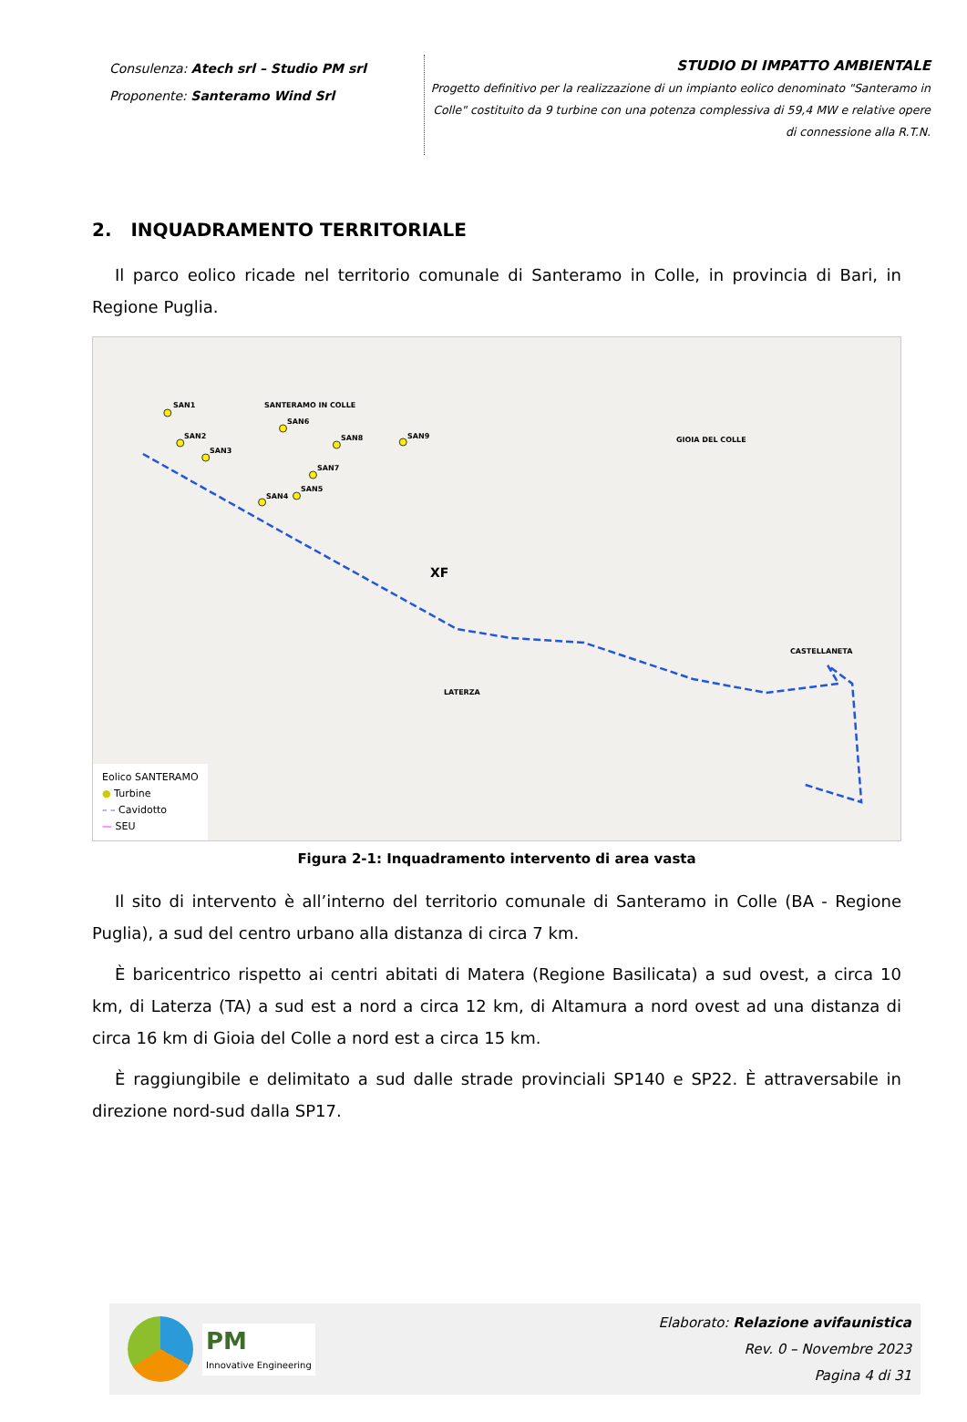Consulenza: Atech srl – Studio PM srl
Proponente: Santeramo Wind Srl
STUDIO DI IMPATTO AMBIENTALE
Progetto definitivo per la realizzazione di un impianto eolico denominato "Santeramo in Colle" costituito da 9 turbine con una potenza complessiva di 59,4 MW e relative opere di connessione alla R.T.N.
2. INQUADRAMENTO TERRITORIALE
Il parco eolico ricade nel territorio comunale di Santeramo in Colle, in provincia di Bari, in Regione Puglia.
SAN1
SAN2
SAN3
SAN4
SAN5
SAN6
SAN7
SAN8 SAN9
SANTERAMO IN COLLE
GIOIA DEL COLLE
CASTELLANETA
LATERZA
XF
Eolico SANTERAMO
● Turbine
– – Cavidotto
— SEU
Figura 2-1: Inquadramento intervento di area vasta
Il sito di intervento è all’interno del territorio comunale di Santeramo in Colle (BA - Regione Puglia), a sud del centro urbano alla distanza di circa 7 km.
È baricentrico rispetto ai centri abitati di Matera (Regione Basilicata) a sud ovest, a circa 10 km, di Laterza (TA) a sud est a nord a circa 12 km, di Altamura a nord ovest ad una distanza di circa 16 km di Gioia del Colle a nord est a circa 15 km.
È raggiungibile e delimitato a sud dalle strade provinciali SP140 e SP22. È attraversabile in direzione nord-sud dalla SP17.
PM
Innovative Engineering
Elaborato: Relazione avifaunistica
Rev. 0 – Novembre 2023
Pagina 4 di 31